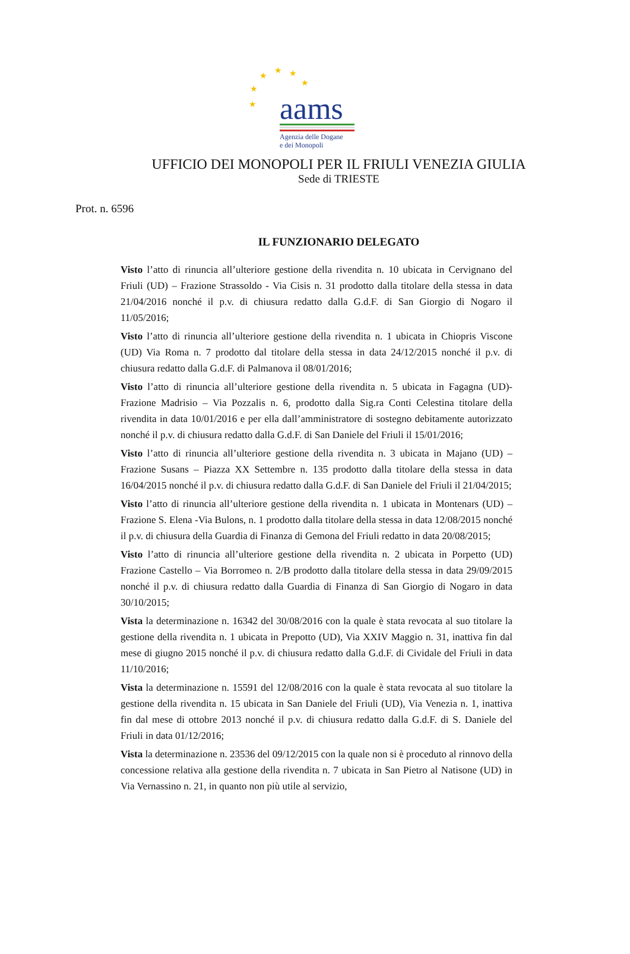★
★ ★
★
★
★ aams
Agenzia delle Dogane
e dei Monopoli
UFFICIO DEI MONOPOLI PER IL FRIULI VENEZIA GIULIA
Sede di TRIESTE
Prot. n. 6596
IL FUNZIONARIO DELEGATO
Visto l’atto di rinuncia all’ulteriore gestione della rivendita n. 10 ubicata in Cervignano del Friuli (UD) – Frazione Strassoldo - Via Cisis n. 31 prodotto dalla titolare della stessa in data 21/04/2016 nonché il p.v. di chiusura redatto dalla G.d.F. di San Giorgio di Nogaro il 11/05/2016;
Visto l’atto di rinuncia all’ulteriore gestione della rivendita n. 1 ubicata in Chiopris Viscone (UD) Via Roma n. 7 prodotto dal titolare della stessa in data 24/12/2015 nonché il p.v. di chiusura redatto dalla G.d.F. di Palmanova il 08/01/2016;
Visto l’atto di rinuncia all’ulteriore gestione della rivendita n. 5 ubicata in Fagagna (UD)- Frazione Madrisio – Via Pozzalis n. 6, prodotto dalla Sig.ra Conti Celestina titolare della rivendita in data 10/01/2016 e per ella dall’amministratore di sostegno debitamente autorizzato nonché il p.v. di chiusura redatto dalla G.d.F. di San Daniele del Friuli il 15/01/2016;
Visto l’atto di rinuncia all’ulteriore gestione della rivendita n. 3 ubicata in Majano (UD) – Frazione Susans – Piazza XX Settembre n. 135 prodotto dalla titolare della stessa in data 16/04/2015 nonché il p.v. di chiusura redatto dalla G.d.F. di San Daniele del Friuli il 21/04/2015;
Visto l’atto di rinuncia all’ulteriore gestione della rivendita n. 1 ubicata in Montenars (UD) – Frazione S. Elena -Via Bulons, n. 1 prodotto dalla titolare della stessa in data 12/08/2015 nonché il p.v. di chiusura della Guardia di Finanza di Gemona del Friuli redatto in data 20/08/2015;
Visto l’atto di rinuncia all’ulteriore gestione della rivendita n. 2 ubicata in Porpetto (UD) Frazione Castello – Via Borromeo n. 2/B prodotto dalla titolare della stessa in data 29/09/2015 nonché il p.v. di chiusura redatto dalla Guardia di Finanza di San Giorgio di Nogaro in data 30/10/2015;
Vista la determinazione n. 16342 del 30/08/2016 con la quale è stata revocata al suo titolare la gestione della rivendita n. 1 ubicata in Prepotto (UD), Via XXIV Maggio n. 31, inattiva fin dal mese di giugno 2015 nonché il p.v. di chiusura redatto dalla G.d.F. di Cividale del Friuli in data 11/10/2016;
Vista la determinazione n. 15591 del 12/08/2016 con la quale è stata revocata al suo titolare la gestione della rivendita n. 15 ubicata in San Daniele del Friuli (UD), Via Venezia n. 1, inattiva fin dal mese di ottobre 2013 nonché il p.v. di chiusura redatto dalla G.d.F. di S. Daniele del Friuli in data 01/12/2016;
Vista la determinazione n. 23536 del 09/12/2015 con la quale non si è proceduto al rinnovo della concessione relativa alla gestione della rivendita n. 7 ubicata in San Pietro al Natisone (UD) in Via Vernassino n. 21, in quanto non più utile al servizio,